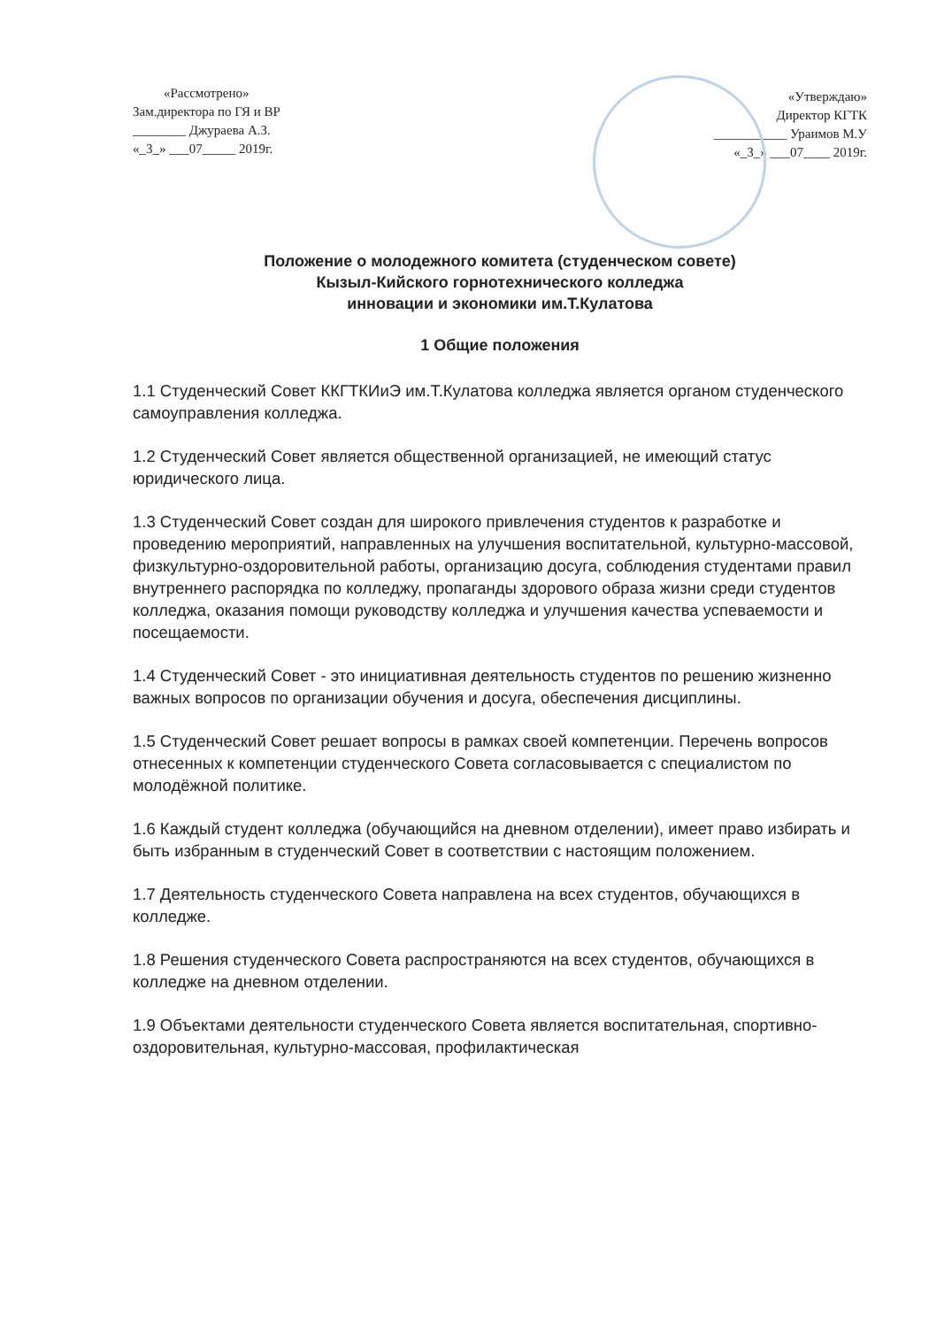«Рассмотрено»
Зам.директора по ГЯ и ВР
________ Джураева А.З.
«_3_» ___07_____ 2019г.
«Утверждаю»
Директор КГТК
___________ Ураимов М.У
«_3_» ___07____ 2019г.
Положение о молодежного комитета (студенческом совете)
Кызыл-Кийского горнотехнического колледжа
инновации и экономики им.Т.Кулатова
1 Общие положения
1.1 Студенческий Совет ККГТКИиЭ им.Т.Кулатова колледжа является органом студенческого самоуправления колледжа.
1.2 Студенческий Совет является общественной организацией, не имеющий статус юридического лица.
1.3 Студенческий Совет создан для широкого привлечения студентов к разработке и проведению мероприятий, направленных на улучшения воспитательной, культурно-массовой, физкультурно-оздоровительной работы, организацию досуга, соблюдения студентами правил внутреннего распорядка по колледжу, пропаганды здорового образа жизни среди студентов колледжа, оказания помощи руководству колледжа и улучшения качества успеваемости и посещаемости.
1.4 Студенческий Совет - это инициативная деятельность студентов по решению жизненно важных вопросов по организации обучения и досуга, обеспечения дисциплины.
1.5 Студенческий Совет решает вопросы в рамках своей компетенции. Перечень вопросов отнесенных к компетенции студенческого Совета согласовывается с специалистом по молодёжной политике.
1.6 Каждый студент колледжа (обучающийся на дневном отделении), имеет право избирать и быть избранным в студенческий Совет в соответствии с настоящим положением.
1.7 Деятельность студенческого Совета направлена на всех студентов, обучающихся в колледже.
1.8 Решения студенческого Совета распространяются на всех студентов, обучающихся в колледже на дневном отделении.
1.9 Объектами деятельности студенческого Совета является воспитательная, спортивно-оздоровительная, культурно-массовая, профилактическая